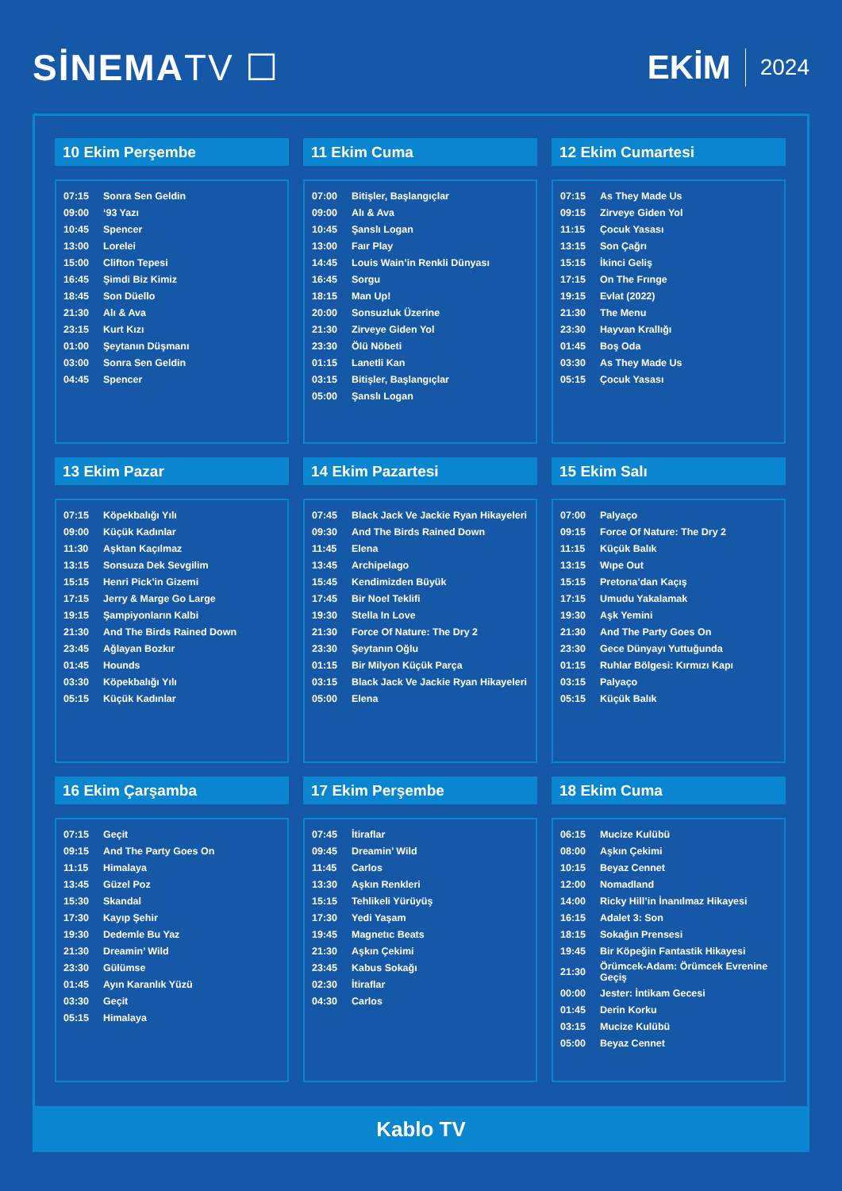SİNEMATV ☐ EKİM 2024
10 Ekim Perşembe
| 07:15 | Sonra Sen Geldin |
| 09:00 | ‘93 Yazı |
| 10:45 | Spencer |
| 13:00 | Lorelei |
| 15:00 | Clifton Tepesi |
| 16:45 | Şimdi Biz Kimiz |
| 18:45 | Son Düello |
| 21:30 | Alı & Ava |
| 23:15 | Kurt Kızı |
| 01:00 | Şeytanın Düşmanı |
| 03:00 | Sonra Sen Geldin |
| 04:45 | Spencer |
11 Ekim Cuma
| 07:00 | Bitişler, Başlangıçlar |
| 09:00 | Alı & Ava |
| 10:45 | Şanslı Logan |
| 13:00 | Faır Play |
| 14:45 | Louis Wain’in Renkli Dünyası |
| 16:45 | Sorgu |
| 18:15 | Man Up! |
| 20:00 | Sonsuzluk Üzerine |
| 21:30 | Zirveye Giden Yol |
| 23:30 | Ölü Nöbeti |
| 01:15 | Lanetli Kan |
| 03:15 | Bitişler, Başlangıçlar |
| 05:00 | Şanslı Logan |
12 Ekim Cumartesi
| 07:15 | As They Made Us |
| 09:15 | Zirveye Giden Yol |
| 11:15 | Çocuk Yasası |
| 13:15 | Son Çağrı |
| 15:15 | İkinci Geliş |
| 17:15 | On The Frınge |
| 19:15 | Evlat (2022) |
| 21:30 | The Menu |
| 23:30 | Hayvan Krallığı |
| 01:45 | Boş Oda |
| 03:30 | As They Made Us |
| 05:15 | Çocuk Yasası |
13 Ekim Pazar
| 07:15 | Köpekbalığı Yılı |
| 09:00 | Küçük Kadınlar |
| 11:30 | Aşktan Kaçılmaz |
| 13:15 | Sonsuza Dek Sevgilim |
| 15:15 | Henri Pick’in Gizemi |
| 17:15 | Jerry & Marge Go Large |
| 19:15 | Şampiyonların Kalbi |
| 21:30 | And The Birds Rained Down |
| 23:45 | Ağlayan Bozkır |
| 01:45 | Hounds |
| 03:30 | Köpekbalığı Yılı |
| 05:15 | Küçük Kadınlar |
14 Ekim Pazartesi
| 07:45 | Black Jack Ve Jackie Ryan Hikayeleri |
| 09:30 | And The Birds Rained Down |
| 11:45 | Elena |
| 13:45 | Archipelago |
| 15:45 | Kendimizden Büyük |
| 17:45 | Bir Noel Teklifi |
| 19:30 | Stella In Love |
| 21:30 | Force Of Nature: The Dry 2 |
| 23:30 | Şeytanın Oğlu |
| 01:15 | Bir Milyon Küçük Parça |
| 03:15 | Black Jack Ve Jackie Ryan Hikayeleri |
| 05:00 | Elena |
15 Ekim Salı
| 07:00 | Palyaço |
| 09:15 | Force Of Nature: The Dry 2 |
| 11:15 | Küçük Balık |
| 13:15 | Wıpe Out |
| 15:15 | Pretorıa’dan Kaçış |
| 17:15 | Umudu Yakalamak |
| 19:30 | Aşk Yemini |
| 21:30 | And The Party Goes On |
| 23:30 | Gece Dünyayı Yuttuğunda |
| 01:15 | Ruhlar Bölgesi: Kırmızı Kapı |
| 03:15 | Palyaço |
| 05:15 | Küçük Balık |
16 Ekim Çarşamba
| 07:15 | Geçit |
| 09:15 | And The Party Goes On |
| 11:15 | Himalaya |
| 13:45 | Güzel Poz |
| 15:30 | Skandal |
| 17:30 | Kayıp Şehir |
| 19:30 | Dedemle Bu Yaz |
| 21:30 | Dreamin’ Wild |
| 23:30 | Gülümse |
| 01:45 | Ayın Karanlık Yüzü |
| 03:30 | Geçit |
| 05:15 | Himalaya |
17 Ekim Perşembe
| 07:45 | İtiraflar |
| 09:45 | Dreamin’ Wild |
| 11:45 | Carlos |
| 13:30 | Aşkın Renkleri |
| 15:15 | Tehlikeli Yürüyüş |
| 17:30 | Yedi Yaşam |
| 19:45 | Magnetıc Beats |
| 21:30 | Aşkın Çekimi |
| 23:45 | Kabus Sokağı |
| 02:30 | İtiraflar |
| 04:30 | Carlos |
18 Ekim Cuma
| 06:15 | Mucize Kulübü |
| 08:00 | Aşkın Çekimi |
| 10:15 | Beyaz Cennet |
| 12:00 | Nomadland |
| 14:00 | Ricky Hill’in İnanılmaz Hikayesi |
| 16:15 | Adalet 3: Son |
| 18:15 | Sokağın Prensesi |
| 19:45 | Bir Köpeğin Fantastik Hikayesi |
| 21:30 | Örümcek-Adam: Örümcek Evrenine Geçiş |
| 00:00 | Jester: İntikam Gecesi |
| 01:45 | Derin Korku |
| 03:15 | Mucize Kulübü |
| 05:00 | Beyaz Cennet |
Kablo TV